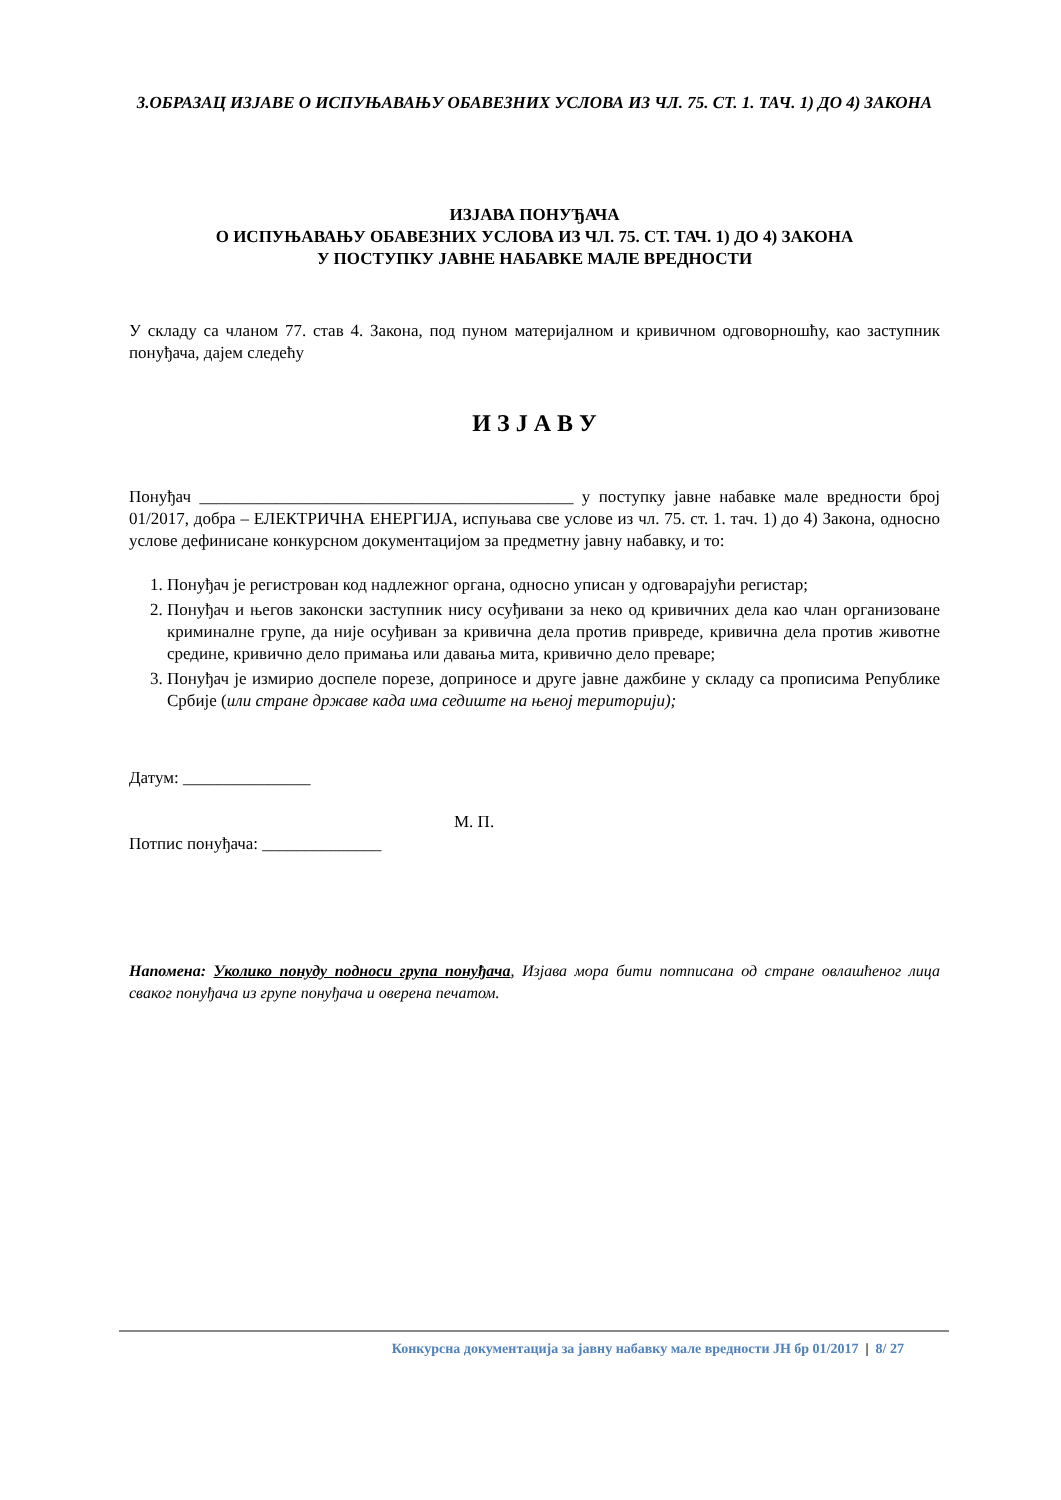3.ОБРАЗАЦ ИЗЈАВЕ О ИСПУЊАВАЊУ ОБАВЕЗНИХ УСЛОВА ИЗ ЧЛ. 75. СТ. 1. ТАЧ. 1) ДО 4) ЗАКОНА
ИЗЈАВА ПОНУЂАЧА
О ИСПУЊАВАЊУ ОБАВЕЗНИХ УСЛОВА ИЗ ЧЛ. 75. СТ. ТАЧ. 1) ДО 4) ЗАКОНА
У ПОСТУПКУ ЈАВНЕ НАБАВКЕ МАЛЕ ВРЕДНОСТИ
У складу са чланом 77. став 4. Закона, под пуном материјалном и кривичном одговорношћу, као заступник понуђача, дајем следећу
И З Ј А В У
Понуђач ____________________________________________ у поступку јавне набавке мале вредности број 01/2017, добра – ЕЛЕКТРИЧНА ЕНЕРГИЈА, испуњава све услове из чл. 75. ст. 1. тач. 1) до 4) Закона, односно услове дефинисане конкурсном документацијом за предметну јавну набавку, и то:
1. Понуђач је регистрован код надлежног органа, односно уписан у одговарајући регистар;
2. Понуђач и његов законски заступник нису осуђивани за неко од кривичних дела као члан организоване криминалне групе, да није осуђиван за кривична дела против привреде, кривична дела против животне средине, кривично дело примања или давања мита, кривично дело преваре;
3. Понуђач је измирио доспеле порезе, доприносе и друге јавне дажбине у складу са прописима Републике Србије (или стране државе када има седиште на њеној територији);
Датум: _______________
М. П.
Потпис понуђача: ______________
Напомена: Уколико понуду подноси група понуђача, Изјава мора бити потписана од стране овлашћеног лица сваког понуђача из групе понуђача и оверена печатом.
Конкурсна документација за јавну набавку мале вредности ЈН бр 01/2017 | 8/ 27